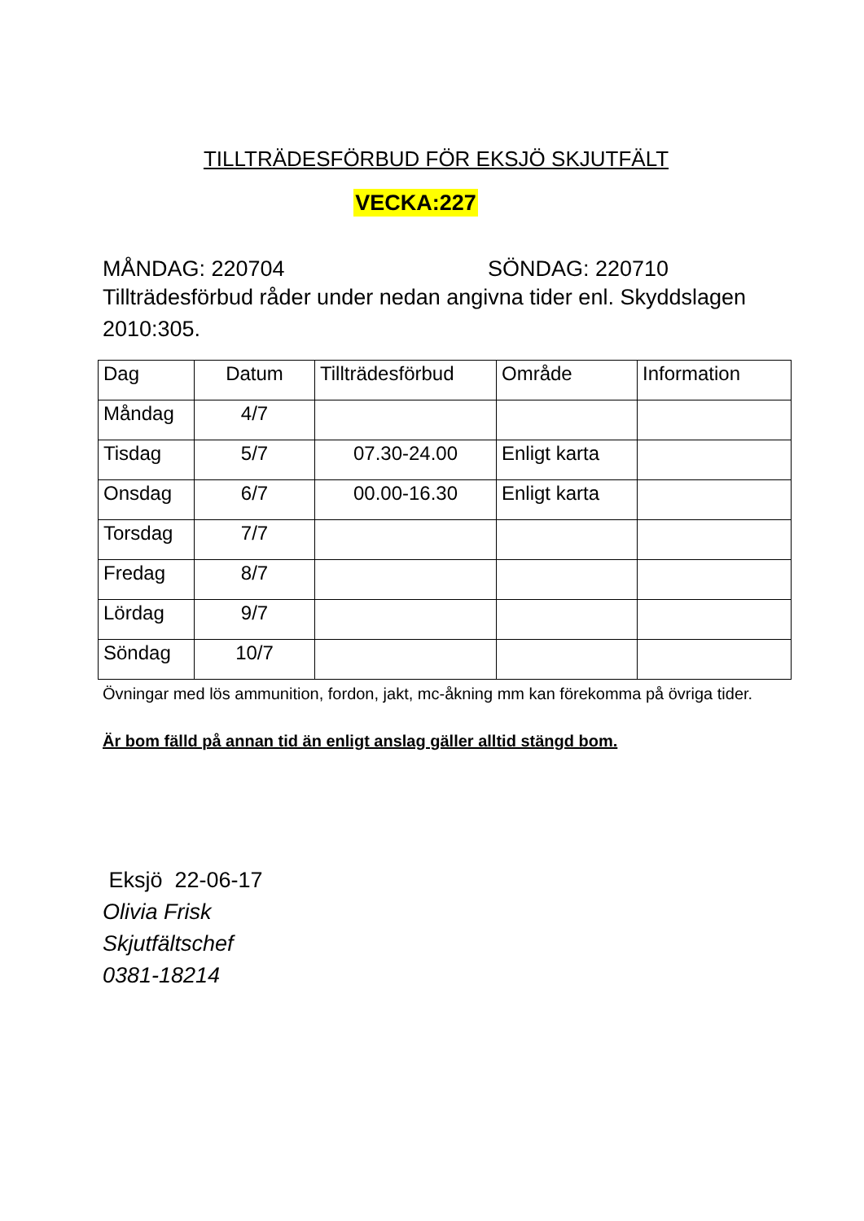TILLTRÄDESFÖRBUD FÖR EKSJÖ SKJUTFÄLT
VECKA:227
MÅNDAG: 220704 SÖNDAG: 220710
Tillträdesförbud råder under nedan angivna tider enl. Skyddslagen 2010:305.
| Dag | Datum | Tillträdesförbud | Område | Information |
| --- | --- | --- | --- | --- |
| Måndag | 4/7 | | | |
| Tisdag | 5/7 | 07.30-24.00 | Enligt karta | |
| Onsdag | 6/7 | 00.00-16.30 | Enligt karta | |
| Torsdag | 7/7 | | | |
| Fredag | 8/7 | | | |
| Lördag | 9/7 | | | |
| Söndag | 10/7 | | | |
Övningar med lös ammunition, fordon, jakt, mc-åkning mm kan förekomma på övriga tider.
Är bom fälld på annan tid än enligt anslag gäller alltid stängd bom.
Eksjö 22-06-17
Olivia Frisk
Skjutfältschef
0381-18214